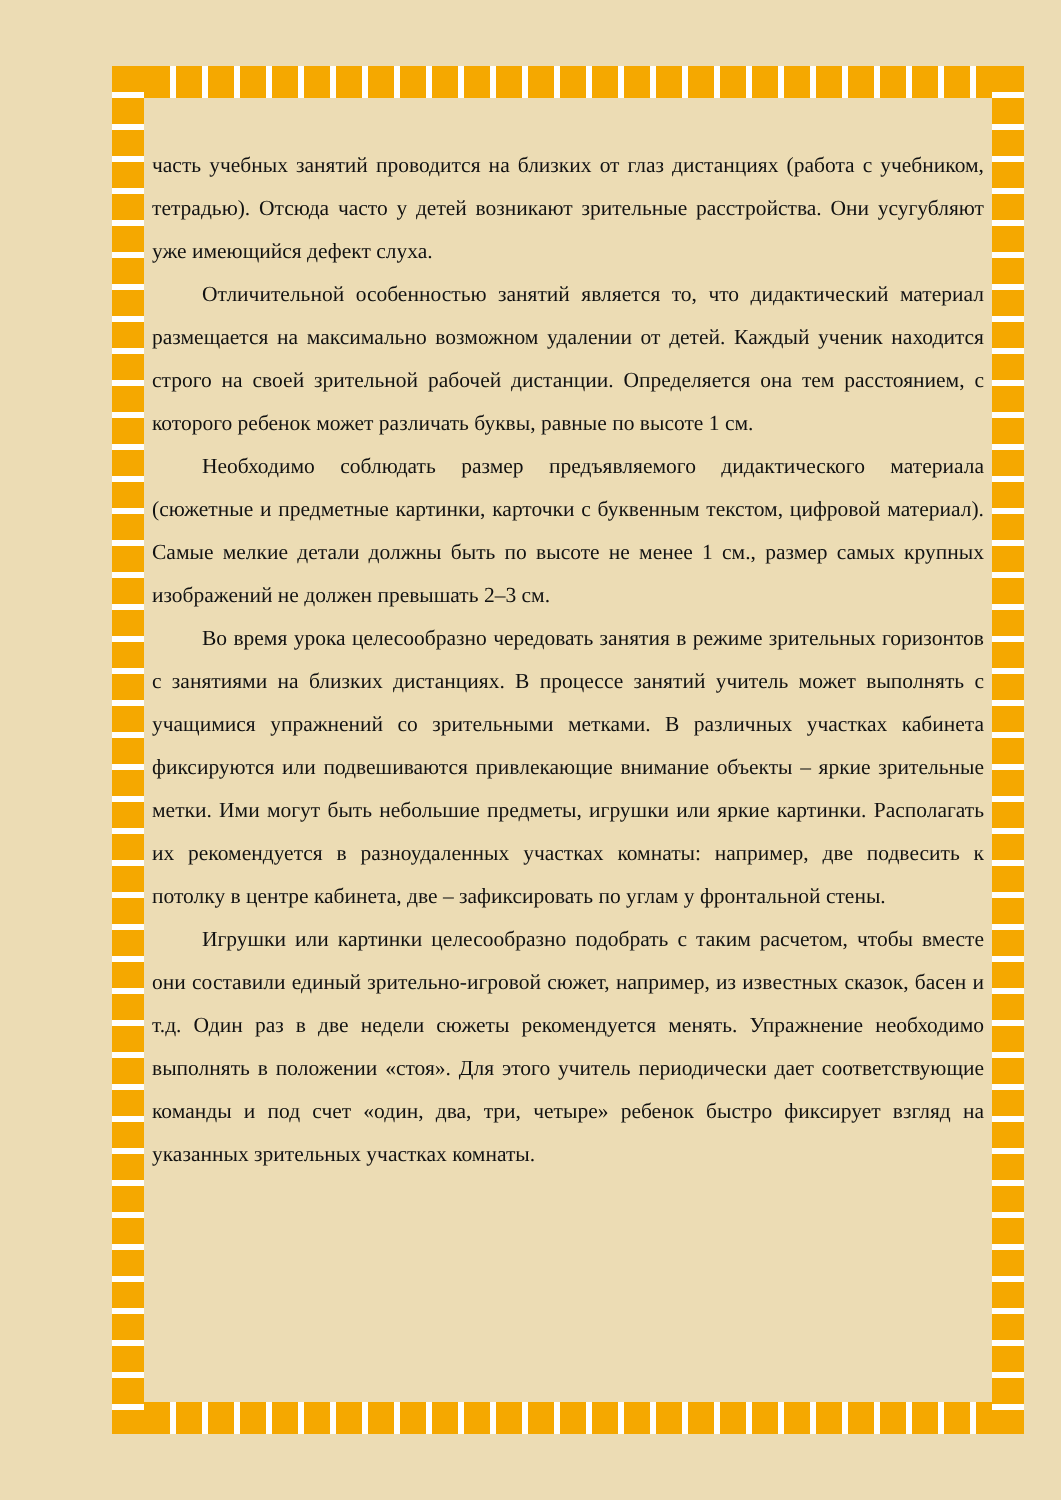часть учебных занятий проводится на близких от глаз дистанциях (работа с учебником, тетрадью). Отсюда часто у детей возникают зрительные расстройства. Они усугубляют уже имеющийся дефект слуха.
Отличительной особенностью занятий является то, что дидактический материал размещается на максимально возможном удалении от детей. Каждый ученик находится строго на своей зрительной рабочей дистанции. Определяется она тем расстоянием, с которого ребенок может различать буквы, равные по высоте 1 см.
Необходимо соблюдать размер предъявляемого дидактического материала (сюжетные и предметные картинки, карточки с буквенным текстом, цифровой материал). Самые мелкие детали должны быть по высоте не менее 1 см., размер самых крупных изображений не должен превышать 2–3 см.
Во время урока целесообразно чередовать занятия в режиме зрительных горизонтов с занятиями на близких дистанциях. В процессе занятий учитель может выполнять с учащимися упражнений со зрительными метками. В различных участках кабинета фиксируются или подвешиваются привлекающие внимание объекты – яркие зрительные метки. Ими могут быть небольшие предметы, игрушки или яркие картинки. Располагать их рекомендуется в разноудаленных участках комнаты: например, две подвесить к потолку в центре кабинета, две – зафиксировать по углам у фронтальной стены.
Игрушки или картинки целесообразно подобрать с таким расчетом, чтобы вместе они составили единый зрительно-игровой сюжет, например, из известных сказок, басен и т.д. Один раз в две недели сюжеты рекомендуется менять. Упражнение необходимо выполнять в положении «стоя». Для этого учитель периодически дает соответствующие команды и под счет «один, два, три, четыре» ребенок быстро фиксирует взгляд на указанных зрительных участках комнаты.